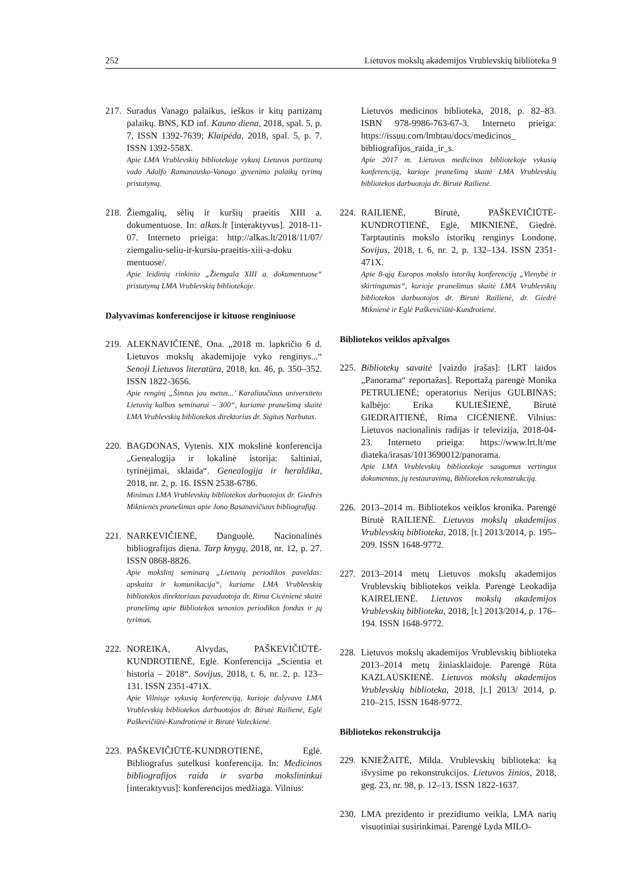252 Lietuvos mokslų akademijos Vrublevskių biblioteka 9
217.
Suradus Vanago palaikus, ieškos ir kitų partizanų palaikų. BNS, KD inf. Kauno diena, 2018, spal. 5, p. 7, ISSN 1392-7639; Klaipėda, 2018, spal. 5, p. 7. ISSN 1392-558X.
Apie LMA Vrublevskių bibliotekoje vykusį Lietuvos partizanų vado Adolfo Ramanausko-Vanago gyvenimo palaikų tyrimų pristatymą.
218.
Žiemgalių, sėlių ir kuršių praeitis XIII a. dokumentuose. In: alkas.lt [interaktyvus]. 2018-11-07. Interneto prieiga: http://alkas.lt/2018/11/07/ ziemgaliu-seliu-ir-kursiu-praeitis-xiii-a-doku mentuose/.
Apie leidinių rinkinio „Žiemgala XIII a. dokumentuose“ pristatymą LMA Vrublevskių bibliotekoje.
Dalyvavimas konferencijose ir kituose renginiuose
219.
ALEKNAVIČIENĖ, Ona. „2018 m. lapkričio 6 d. Lietuvos mokslų akademijoje vyko renginys...“ Senoji Lietuvos literatūra, 2018, kn. 46, p. 350–352. ISSN 1822-3656.
Apie renginį „Šimtus jau metus...’ Karaliaučiaus universiteto Lietuvių kalbos seminarui – 300“, kuriame pranešimą skaitė LMA Vrublevskių bibliotekos direktorius dr. Sigitas Narbutas.
220.
BAGDONAS, Vytenis. XIX mokslinė konferencija „Genealogija ir lokalinė istorija: šaltiniai, tyrinėjimai, sklaida“. Genealogija ir heraldika, 2018, nr. 2, p. 16. ISSN 2538-6786.
Minimas LMA Vrublevskių bibliotekos darbuotojos dr. Giedrės Miknienės pranešimas apie Jono Basanavičiaus bibliografiją.
221.
NARKEVIČIENĖ, Danguolė. Nacionalinės bibliografijos diena. Tarp knygų, 2018, nr. 12, p. 27. ISSN 0868-8826.
Apie mokslinį seminarą „Lietuvių periodikos paveldas: apskaita ir komunikacija“, kuriame LMA Vrublevskių bibliotekos direktoriaus pavaduotoja dr. Rima Cicėnienė skaitė pranešimą apie Bibliotekos senosios periodikos fondus ir jų tyrimus.
222.
NOREIKA, Alvydas, PAŠKEVIČIŪTĖ-KUNDROTIENĖ, Eglė. Konferencija „Scientia et historia – 2018“. Sovijus, 2018, t. 6, nr. 2, p. 123–131. ISSN 2351-471X.
Apie Vilniuje vykusią konferenciją, kurioje dalyvavo LMA Vrublevskių bibliotekos darbuotojos dr. Birutė Railienė, Eglė Paškevičiūtė-Kundrotienė ir Birutė Valeckienė.
223.
PAŠKEVIČIŪTĖ-KUNDROTIENĖ, Eglė. Bibliografus sutelkusi konferencija. In: Medicinos bibliografijos raida ir svarba mokslininkui [interaktyvus]: konferencijos medžiaga. Vilnius:
Lietuvos medicinos biblioteka, 2018, p. 82–83. ISBN 978-9986-763-67-3. Interneto prieiga: https://issuu.com/lmbtau/docs/medicinos_ bibliografijos_raida_ir_s.
Apie 2017 m. Lietuvos medicinos bibliotekoje vykusią konferenciją, kurioje pranešimą skaitė LMA Vrublevskių bibliotekos darbuotoja dr. Birutė Railienė.
224.
RAILIENĖ, Birutė, PAŠKEVIČIŪTĖ-KUNDROTIENĖ, Eglė, MIKNIENĖ, Giedrė. Tarptautinis mokslo istorikų renginys Londone. Sovijus, 2018, t. 6, nr. 2, p. 132–134. ISSN 2351-471X.
Apie 8-ąją Europos mokslo istorikų konferenciją „Vienybė ir skirtingumas“, kurioje pranešimus skaitė LMA Vrublevskių bibliotekos darbuotojos dr. Birutė Railienė, dr. Giedrė Miknienė ir Eglė Paškevičiūtė-Kundrotienė.
Bibliotekos veiklos apžvalgos
225.
Bibliotekų savaitė [vaizdo įrašas]: [LRT laidos „Panorama“ reportažas]. Reportažą parengė Monika PETRULIENĖ; operatorius Nerijus GULBINAS; kalbėjo: Erika KULIEŠIENĖ, Birutė GIEDRAITIENĖ, Rima CICĖNIENĖ. Vilnius: Lietuvos nacionalinis radijas ir televizija, 2018-04-23. Interneto prieiga: https://www.lrt.lt/me diateka/irasas/1013690012/panorama.
Apie LMA Vrublevskių bibliotekoje saugomus vertingus dokumentus, jų restauravimą, Bibliotekos rekonstrukciją.
226.
2013–2014 m. Bibliotekos veiklos kronika. Parengė Birutė RAILIENĖ. Lietuvos mokslų akademijos Vrublevskių biblioteka, 2018, [t.] 2013/2014, p. 195–209. ISSN 1648-9772.
227.
2013–2014 metų Lietuvos mokslų akademijos Vrublevskių bibliotekos veikla. Parengė Leokadija KAIRELIENĖ. Lietuvos mokslų akademijos Vrublevskių biblioteka, 2018, [t.] 2013/2014, p. 176–194. ISSN 1648-9772.
228.
Lietuvos mokslų akademijos Vrublevskių biblioteka 2013–2014 metų žiniasklaidoje. Parengė Rūta KAZLAUSKIENĖ. Lietuvos mokslų akademijos Vrublevskių biblioteka, 2018, [t.] 2013/ 2014, p. 210–215. ISSN 1648-9772.
Bibliotekos rekonstrukcija
229.
KNIEŽAITĖ, Milda. Vrublevskių biblioteka: ką išvysime po rekonstrukcijos. Lietuvos žinios, 2018, geg. 23, nr. 98, p. 12–13. ISSN 1822-1637.
230.
LMA prezidento ir prezidiumo veikla, LMA narių visuotiniai susirinkimai. Parengė Lyda MILO-